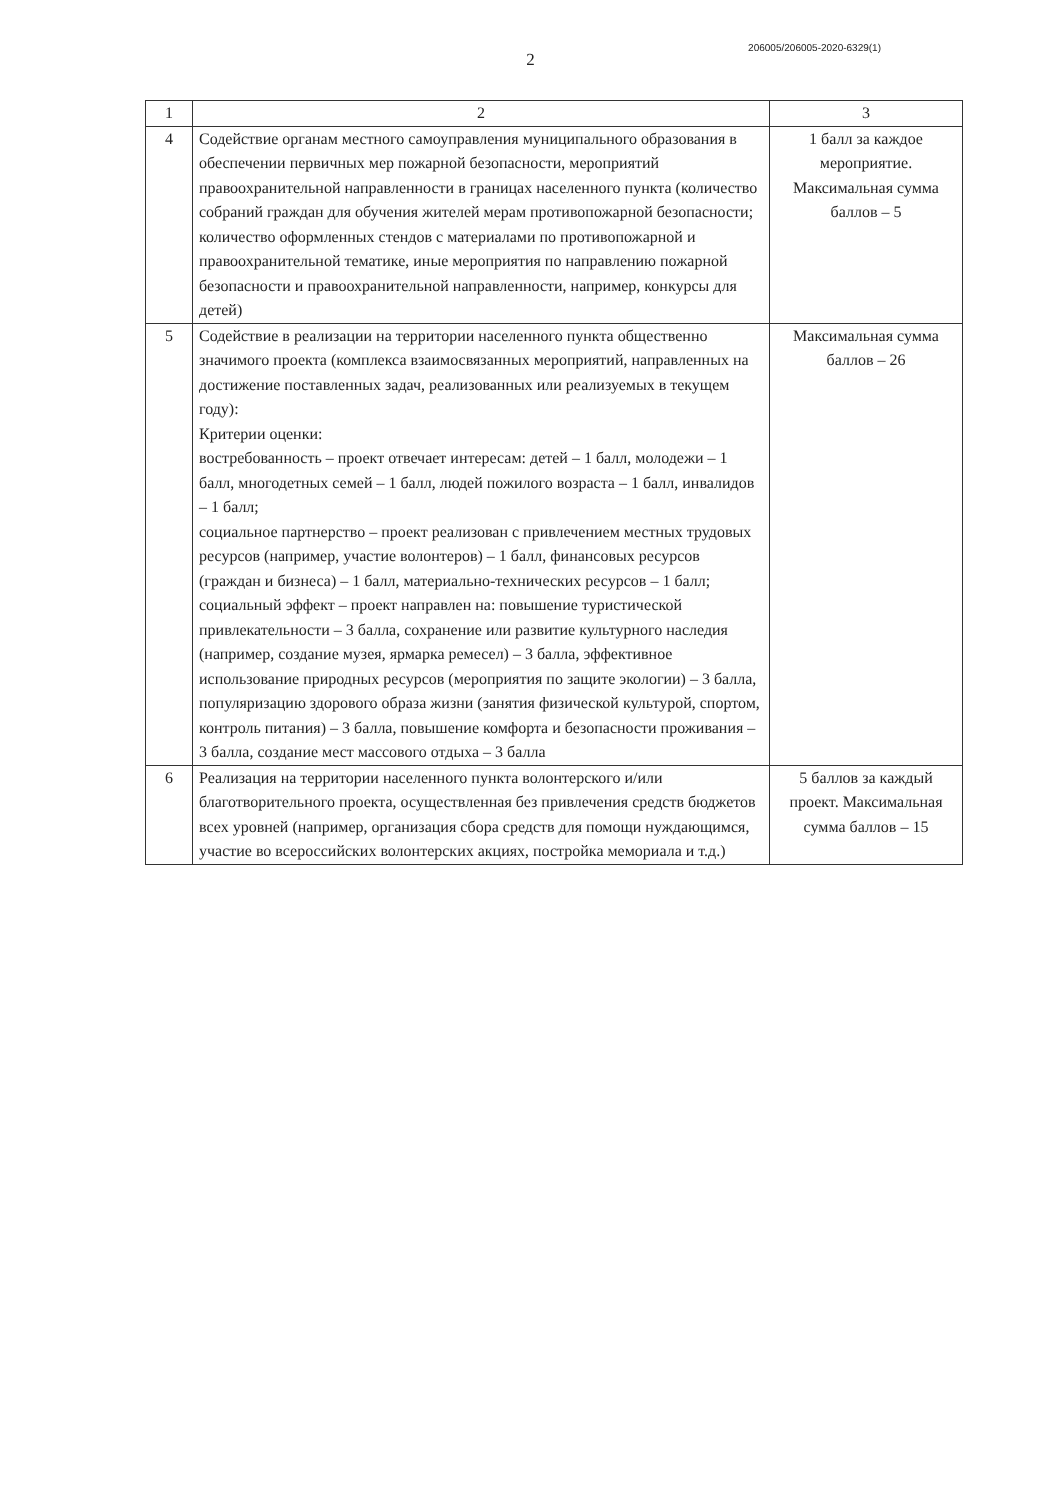2
206005/206005-2020-6329(1)
| 1 | 2 | 3 |
| --- | --- | --- |
| 4 | Содействие органам местного самоуправления муниципального образования в обеспечении первичных мер пожарной безопасности, мероприятий правоохранительной направленности в границах населенного пункта (количество собраний граждан для обучения жителей мерам противопожарной безопасности; количество оформленных стендов с материалами по противопожарной и правоохранительной тематике, иные мероприятия по направлению пожарной безопасности и правоохранительной направленности, например, конкурсы для детей) | 1 балл за каждое мероприятие. Максимальная сумма баллов – 5 |
| 5 | Содействие в реализации на территории населенного пункта общественно значимого проекта (комплекса взаимосвязанных мероприятий, направленных на достижение поставленных задач, реализованных или реализуемых в текущем году): Критерии оценки: востребованность – проект отвечает интересам: детей – 1 балл, молодежи – 1 балл, многодетных семей – 1 балл, людей пожилого возраста – 1 балл, инвалидов – 1 балл; социальное партнерство – проект реализован с привлечением местных трудовых ресурсов (например, участие волонтеров) – 1 балл, финансовых ресурсов (граждан и бизнеса) – 1 балл, материально-технических ресурсов – 1 балл; социальный эффект – проект направлен на: повышение туристической привлекательности – 3 балла, сохранение или развитие культурного наследия (например, создание музея, ярмарка ремесел) – 3 балла, эффективное использование природных ресурсов (мероприятия по защите экологии) – 3 балла, популяризацию здорового образа жизни (занятия физической культурой, спортом, контроль питания) – 3 балла, повышение комфорта и безопасности проживания – 3 балла, создание мест массового отдыха – 3 балла | Максимальная сумма баллов – 26 |
| 6 | Реализация на территории населенного пункта волонтерского и/или благотворительного проекта, осуществленная без привлечения средств бюджетов всех уровней (например, организация сбора средств для помощи нуждающимся, участие во всероссийских волонтерских акциях, постройка мемориала и т.д.) | 5 баллов за каждый проект. Максимальная сумма баллов – 15 |